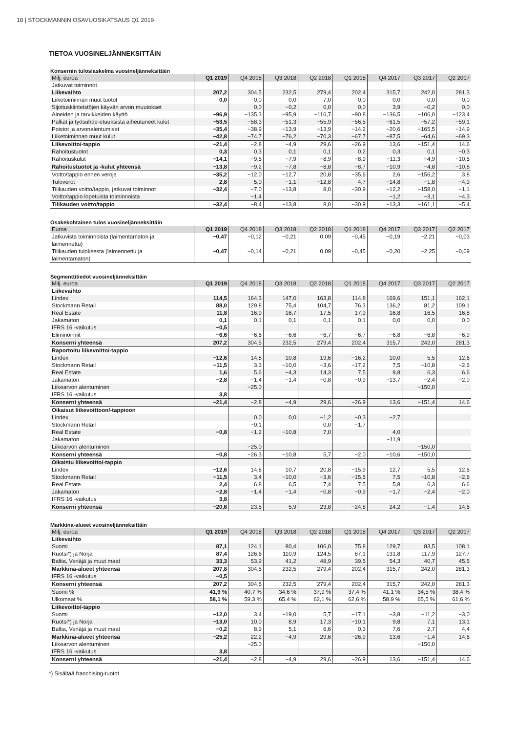18 | STOCKMANNIN OSAVUOSIKATSAUS Q1 2019
TIETOA VUOSINELJÄNNEKSITTÄIN
Konsernin tuloslaskelma vuosineljänneksittäin
| Milj. euroa | Q1 2019 | Q4 2018 | Q3 2018 | Q2 2018 | Q1 2018 | Q4 2017 | Q3 2017 | Q2 2017 |
| --- | --- | --- | --- | --- | --- | --- | --- | --- |
| Jatkuvat toiminnot | | | | | | | | |
| Liikevaihto | 207,2 | 304,5 | 232,5 | 279,4 | 202,4 | 315,7 | 242,0 | 281,3 |
| Liiketoiminnan muut tuotot | 0,0 | 0,0 | 0,0 | 7,0 | 0,0 | 0,0 | 0,0 | 0,0 |
| Sijoituskiinteistöjen käyvän arvon muutokset | | 0,0 | −0,2 | 0,0 | 0,0 | 3,9 | −0,2 | 0,0 |
| Aineiden ja tarvikkeiden käyttö | −96,9 | −135,3 | −95,9 | −116,7 | −90,8 | −136,5 | −106,0 | −123,4 |
| Palkat ja työsuhde-etuuksista aiheutuneet kulut | −53,5 | −58,3 | −51,3 | −55,9 | −56,5 | −61,5 | −57,2 | −59,1 |
| Poistot ja arvonalentumiset | −35,4 | −38,9 | −13,9 | −13,9 | −14,2 | −20,6 | −165,5 | −14,9 |
| Liiketoiminnan muut kulut | −42,8 | −74,7 | −76,2 | −70,3 | −67,7 | −87,5 | −64,6 | −69,3 |
| Liikevoitto/-tappio | −21,4 | −2,8 | −4,9 | 29,6 | −26,9 | 13,6 | −151,4 | 14,6 |
| Rahoitustuotot | 0,3 | 0,3 | 0,1 | 0,1 | 0,2 | 0,3 | 0,1 | −0,3 |
| Rahoituskulut | −14,1 | −9,5 | −7,9 | −8,9 | −8,9 | −11,3 | −4,9 | −10,5 |
| Rahoitustuotot ja -kulut yhteensä | −13,8 | −9,2 | −7,8 | −8,8 | −8,7 | −10,9 | −4,8 | −10,8 |
| Voitto/tappio ennen veroja | −35,2 | −12,0 | −12,7 | 20,8 | −35,6 | 2,6 | −156,2 | 3,8 |
| Tuloverot | 2,8 | 5,0 | −1,1 | −12,8 | 4,7 | −14,8 | −1,8 | −4,9 |
| Tilikauden voitto/tappio, jatkuvat toiminnot | −32,4 | −7,0 | −13,8 | 8,0 | −30,9 | −12,2 | −158,0 | −1,1 |
| Voitto/tappio lopetuista toiminnoista | | −1,4 | | | | −1,2 | −3,1 | −4,3 |
| Tilikauden voitto/tappio | −32,4 | −8,4 | −13,8 | 8,0 | −30,9 | −13,3 | −161,1 | −5,4 |
Osakekohtainen tulos vuosineljänneksittäin
| Euroa | Q1 2019 | Q4 2018 | Q3 2018 | Q2 2018 | Q1 2018 | Q4 2017 | Q3 2017 | Q2 2017 |
| --- | --- | --- | --- | --- | --- | --- | --- | --- |
| Jatkuvista toiminnoista (laimentamaton ja laimennettu) | −0,47 | −0,12 | −0,21 | 0,09 | −0,45 | −0,19 | −2,21 | −0,03 |
| Tilikauden tuloksesta (laimennettu ja laimentamaton) | −0,47 | −0,14 | −0,21 | 0,09 | −0,45 | −0,20 | −2,25 | −0,09 |
Segmenttitiedot vuosineljänneksittäin
| Milj. euroa | Q1 2019 | Q4 2018 | Q3 2018 | Q2 2018 | Q1 2018 | Q4 2017 | Q3 2017 | Q2 2017 |
| --- | --- | --- | --- | --- | --- | --- | --- | --- |
| Liikevaihto | | | | | | | | |
| Lindex | 114,5 | 164,3 | 147,0 | 163,8 | 114,8 | 169,6 | 151,1 | 162,1 |
| Stockmann Retail | 88,0 | 129,8 | 75,4 | 104,7 | 76,3 | 136,2 | 81,2 | 109,1 |
| Real Estate | 11,8 | 16,9 | 16,7 | 17,5 | 17,9 | 16,8 | 16,5 | 16,8 |
| Jakamaton | 0,1 | 0,1 | 0,1 | 0,1 | 0,1 | 0,0 | 0,0 | 0,0 |
| IFRS 16 -vaikutus | −0,5 | | | | | | | |
| Eliminoinnit | −6,6 | −6,6 | −6,6 | −6,7 | −6,7 | −6,8 | −6,8 | −6,9 |
| Konserni yhteensä | 207,2 | 304,5 | 232,5 | 279,4 | 202,4 | 315,7 | 242,0 | 281,3 |
| Raportoitu liikevoitto/-tappio | | | | | | | | |
| Lindex | −12,6 | 14,8 | 10,8 | 19,6 | −16,2 | 10,0 | 5,5 | 12,6 |
| Stockmann Retail | −11,5 | 3,3 | −10,0 | −3,6 | −17,2 | 7,5 | −10,8 | −2,6 |
| Real Estate | 1,6 | 5,6 | −4,3 | 14,3 | 7,5 | 9,8 | 6,3 | 6,6 |
| Jakamaton | −2,8 | −1,4 | −1,4 | −0,8 | −0,9 | −13,7 | −2,4 | −2,0 |
| Liikearvon alentuminen | | −25,0 | | | | | −150,0 | |
| IFRS 16 -vaikutus | 3,8 | | | | | | | |
| Konserni yhteensä | −21,4 | −2,8 | −4,9 | 29,6 | −26,9 | 13,6 | −151,4 | 14,6 |
| Oikaisut liikevoittoon/-tappioon | | | | | | | | |
| Lindex | | 0,0 | 0,0 | −1,2 | −0,3 | −2,7 | | |
| Stockmann Retail | | −0,1 | | 0,0 | −1,7 | | | |
| Real Estate | −0,8 | −1,2 | −10,8 | 7,0 | | 4,0 | | |
| Jakamaton | | | | | | −11,9 | | |
| Liikearvon alentuminen | | −25,0 | | | | | −150,0 | |
| Konserni yhteensä | −0,8 | −26,3 | −10,8 | 5,7 | −2,0 | −10,6 | −150,0 | |
| Oikaistu liikevoitto/-tappio | | | | | | | | |
| Lindex | −12,6 | 14,8 | 10,7 | 20,8 | −15,9 | 12,7 | 5,5 | 12,6 |
| Stockmann Retail | −11,5 | 3,4 | −10,0 | −3,6 | −15,5 | 7,5 | −10,8 | −2,6 |
| Real Estate | 2,4 | 6,8 | 6,5 | 7,4 | 7,5 | 5,8 | 6,3 | 6,6 |
| Jakamaton | −2,8 | −1,4 | −1,4 | −0,8 | −0,9 | −1,7 | −2,4 | −2,0 |
| IFRS 16 -vaikutus | 3,8 | | | | | | | |
| Konserni yhteensä | −20,6 | 23,5 | 5,9 | 23,8 | −24,8 | 24,2 | −1,4 | 14,6 |
Markkina-alueet vuosineljänneksittäin
| Milj. euroa | Q1 2019 | Q4 2018 | Q3 2018 | Q2 2018 | Q1 2018 | Q4 2017 | Q3 2017 | Q2 2017 |
| --- | --- | --- | --- | --- | --- | --- | --- | --- |
| Liikevaihto | | | | | | | | |
| Suomi | 87,1 | 124,1 | 80,4 | 106,0 | 75,8 | 129,7 | 83,5 | 108,1 |
| Ruotsi*) ja Norja | 87,4 | 126,6 | 110,9 | 124,5 | 87,1 | 131,8 | 117,9 | 127,7 |
| Baltia, Venäjä ja muut maat | 33,3 | 53,9 | 41,2 | 48,9 | 39,5 | 54,3 | 40,7 | 45,5 |
| Markkina-alueet yhteensä | 207,8 | 304,5 | 232,5 | 279,4 | 202,4 | 315,7 | 242,0 | 281,3 |
| IFRS 16 -vaikutus | −0,5 | | | | | | | |
| Konserni yhteensä | 207,2 | 304,5 | 232,5 | 279,4 | 202,4 | 315,7 | 242,0 | 281,3 |
| Suomi % | 41,9 % | 40,7 % | 34,6 % | 37,9 % | 37,4 % | 41,1 % | 34,5 % | 38,4 % |
| Ulkomaat % | 58,1 % | 59,3 % | 65,4 % | 62,1 % | 62,6 % | 58,9 % | 65,5 % | 61,6 % |
| Liikevoitto/-tappio | | | | | | | | |
| Suomi | −12,0 | 3,4 | −19,0 | 5,7 | −17,1 | −3,8 | −11,2 | −3,0 |
| Ruotsi*) ja Norja | −13,0 | 10,0 | 8,9 | 17,3 | −10,1 | 9,8 | 7,1 | 13,1 |
| Baltia, Venäjä ja muut maat | −0,2 | 8,9 | 5,1 | 6,6 | 0,3 | 7,6 | 2,7 | 4,4 |
| Markkina-alueet yhteensä | −25,2 | 22,2 | −4,9 | 29,6 | −26,9 | 13,6 | −1,4 | 14,6 |
| Liikearvon alentuminen | | −25,0 | | | | | −150,0 | |
| IFRS 16 -vaikutus | 3,8 | | | | | | | |
| Konserni yhteensä | −21,4 | −2,8 | −4,9 | 29,6 | −26,9 | 13,6 | −151,4 | 14,6 |
*) Sisältää franchising-tuotot